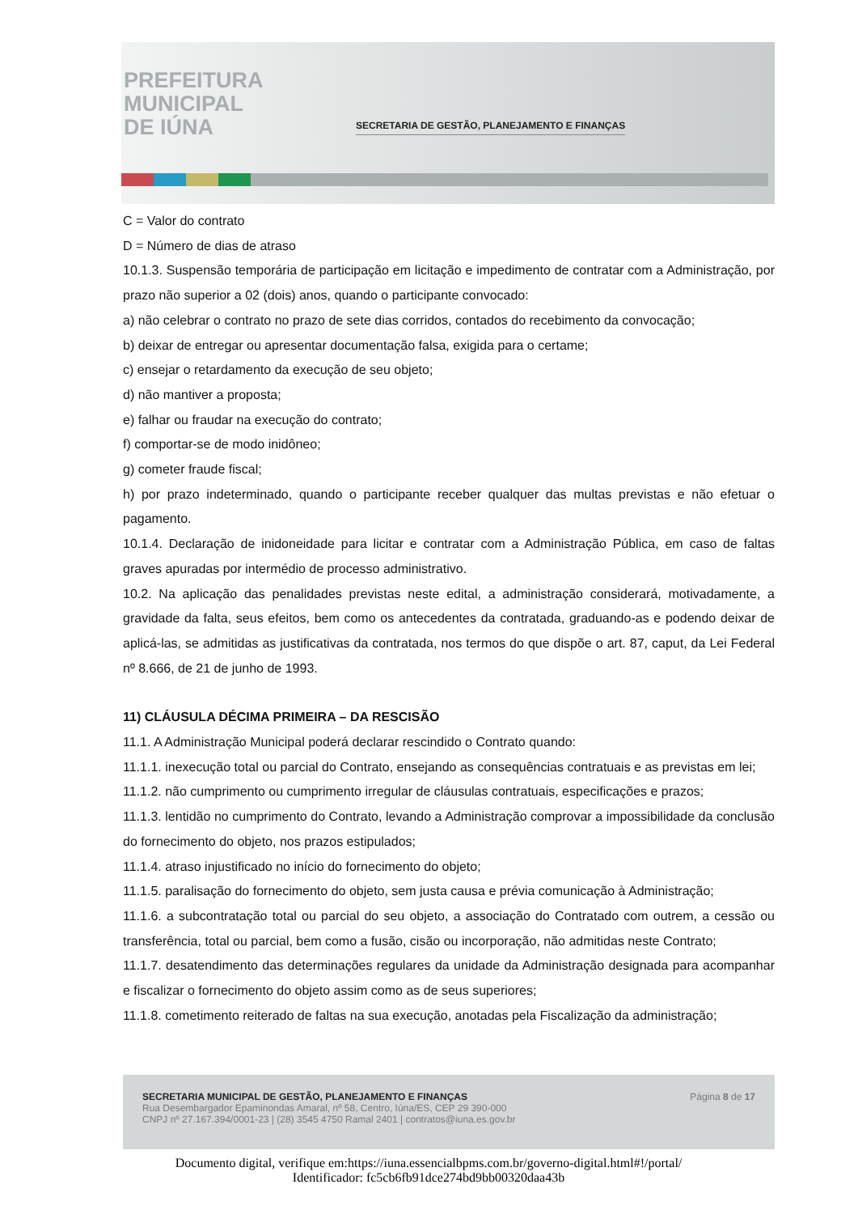PREFEITURA
MUNICIPAL
DE IÚNA
SECRETARIA DE GESTÃO, PLANEJAMENTO E FINANÇAS
C = Valor do contrato
D = Número de dias de atraso
10.1.3. Suspensão temporária de participação em licitação e impedimento de contratar com a Administração, por prazo não superior a 02 (dois) anos, quando o participante convocado:
a) não celebrar o contrato no prazo de sete dias corridos, contados do recebimento da convocação;
b) deixar de entregar ou apresentar documentação falsa, exigida para o certame;
c) ensejar o retardamento da execução de seu objeto;
d) não mantiver a proposta;
e) falhar ou fraudar na execução do contrato;
f) comportar-se de modo inidôneo;
g) cometer fraude fiscal;
h) por prazo indeterminado, quando o participante receber qualquer das multas previstas e não efetuar o pagamento.
10.1.4. Declaração de inidoneidade para licitar e contratar com a Administração Pública, em caso de faltas graves apuradas por intermédio de processo administrativo.
10.2. Na aplicação das penalidades previstas neste edital, a administração considerará, motivadamente, a gravidade da falta, seus efeitos, bem como os antecedentes da contratada, graduando-as e podendo deixar de aplicá-las, se admitidas as justificativas da contratada, nos termos do que dispõe o art. 87, caput, da Lei Federal nº 8.666, de 21 de junho de 1993.
11) CLÁUSULA DÉCIMA PRIMEIRA – DA RESCISÃO
11.1. A Administração Municipal poderá declarar rescindido o Contrato quando:
11.1.1. inexecução total ou parcial do Contrato, ensejando as consequências contratuais e as previstas em lei;
11.1.2. não cumprimento ou cumprimento irregular de cláusulas contratuais, especificações e prazos;
11.1.3. lentidão no cumprimento do Contrato, levando a Administração comprovar a impossibilidade da conclusão do fornecimento do objeto, nos prazos estipulados;
11.1.4. atraso injustificado no início do fornecimento do objeto;
11.1.5. paralisação do fornecimento do objeto, sem justa causa e prévia comunicação à Administração;
11.1.6. a subcontratação total ou parcial do seu objeto, a associação do Contratado com outrem, a cessão ou transferência, total ou parcial, bem como a fusão, cisão ou incorporação, não admitidas neste Contrato;
11.1.7. desatendimento das determinações regulares da unidade da Administração designada para acompanhar e fiscalizar o fornecimento do objeto assim como as de seus superiores;
11.1.8. cometimento reiterado de faltas na sua execução, anotadas pela Fiscalização da administração;
SECRETARIA MUNICIPAL DE GESTÃO, PLANEJAMENTO E FINANÇAS Página 8 de 17
Rua Desembargador Epaminondas Amaral, nº 58, Centro, Iúna/ES, CEP 29 390-000
CNPJ nº 27.167.394/0001-23 | (28) 3545 4750 Ramal 2401 | contratos@iuna.es.gov.br
Documento digital, verifique em:https://iuna.essencialbpms.com.br/governo-digital.html#!/portal/
Identificador: fc5cb6fb91dce274bd9bb00320daa43b